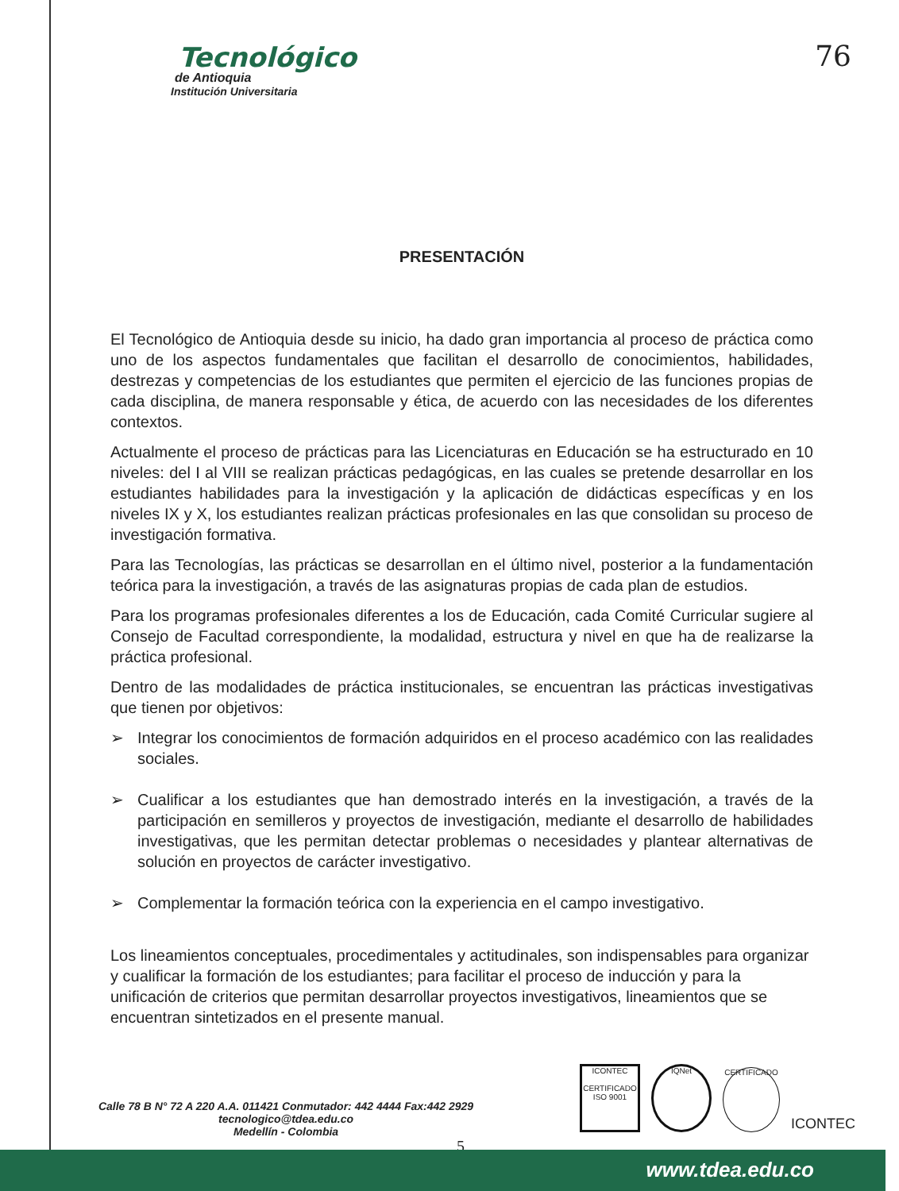Tecnológico
de Antioquia
Institución Universitaria
76
PRESENTACIÓN
El Tecnológico de Antioquia desde su inicio, ha dado gran importancia al proceso de práctica como uno de los aspectos fundamentales que facilitan el desarrollo de conocimientos, habilidades, destrezas y competencias de los estudiantes que permiten el ejercicio de las funciones propias de cada disciplina, de manera responsable y ética, de acuerdo con las necesidades de los diferentes contextos.
Actualmente el proceso de prácticas para las Licenciaturas en Educación se ha estructurado en 10 niveles: del I al VIII se realizan prácticas pedagógicas, en las cuales se pretende desarrollar en los estudiantes habilidades para la investigación y la aplicación de didácticas específicas y en los niveles IX y X, los estudiantes realizan prácticas profesionales en las que consolidan su proceso de investigación formativa.
Para las Tecnologías, las prácticas se desarrollan en el último nivel, posterior a la fundamentación teórica para la investigación, a través de las asignaturas propias de cada plan de estudios.
Para los programas profesionales diferentes a los de Educación, cada Comité Curricular sugiere al Consejo de Facultad correspondiente, la modalidad, estructura y nivel en que ha de realizarse la práctica profesional.
Dentro de las modalidades de práctica institucionales, se encuentran las prácticas investigativas que tienen por objetivos:
➢ Integrar los conocimientos de formación adquiridos en el proceso académico con las realidades sociales.
➢ Cualificar a los estudiantes que han demostrado interés en la investigación, a través de la participación en semilleros y proyectos de investigación, mediante el desarrollo de habilidades investigativas, que les permitan detectar problemas o necesidades y plantear alternativas de solución en proyectos de carácter investigativo.
➢ Complementar la formación teórica con la experiencia en el campo investigativo.
Los lineamientos conceptuales, procedimentales y actitudinales, son indispensables para organizar y cualificar la formación de los estudiantes; para facilitar el proceso de inducción y para la unificación de criterios que permitan desarrollar proyectos investigativos, lineamientos que se encuentran sintetizados en el presente manual.
Calle 78 B N° 72 A 220 A.A. 011421 Conmutador: 442 4444 Fax:442 2929
tecnologico@tdea.edu.co
Medellín - Colombia
ICONTEC
CERTIFICADO ISO 9001
IQNet
CERTIFICADO
ICONTEC
5
www.tdea.edu.co